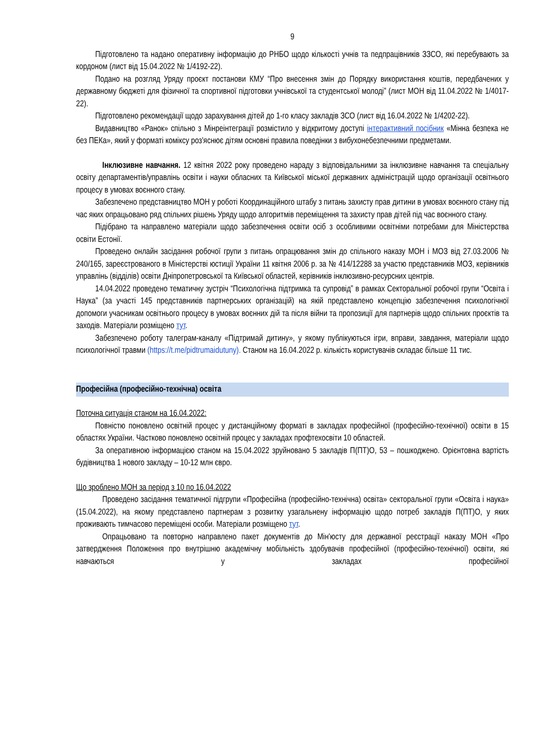9
Підготовлено та надано оперативну інформацію до РНБО щодо кількості учнів та педпрацівників ЗЗСО, які перебувають за кордоном (лист від 15.04.2022 № 1/4192-22).
Подано на розгляд Уряду проєкт постанови КМУ “Про внесення змін до Порядку використання коштів, передбачених у державному бюджеті для фізичної та спортивної підготовки учнівської та студентської молоді” (лист МОН від 11.04.2022 № 1/4017-22).
Підготовлено рекомендації щодо зарахування дітей до 1-го класу закладів ЗСО (лист від 16.04.2022 № 1/4202-22).
Видавництво «Ранок» спільно з Мінреінтеграції розмістило у відкритому доступі інтерактивний посібник «Мінна безпека не без ПЕКа», який у форматі коміксу роз'яснює дітям основні правила поведінки з вибухонебезпечними предметами.
Інклюзивне навчання. 12 квітня 2022 року проведено нараду з відповідальними за інклюзивне навчання та спеціальну освіту департаментів/управлінь освіти і науки обласних та Київської міської державних адміністрацій щодо організації освітнього процесу в умовах воєнного стану.
Забезпечено представництво МОН у роботі Координаційного штабу з питань захисту прав дитини в умовах воєнного стану під час яких опрацьовано ряд спільних рішень Уряду щодо алгоритмів переміщення та захисту прав дітей під час воєнного стану.
Підібрано та направлено матеріали щодо забезпечення освіти осіб з особливими освітніми потребами для Міністерства освіти Естонії.
Проведено онлайн засідання робочої групи з питань опрацювання змін до спільного наказу МОН і МОЗ від 27.03.2006 № 240/165, зареєстрованого в Міністерстві юстиції України 11 квітня 2006 р. за № 414/12288 за участю представників МОЗ, керівників управлінь (відділів) освіти Дніпропетровської та Київської областей, керівників інклюзивно-ресурсних центрів.
14.04.2022 проведено тематичну зустріч “Психологічна підтримка та супровід” в рамках Секторальної робочої групи “Освіта і Наука” (за участі 145 представників партнерських організацій) на якій представлено концепцію забезпечення психологічної допомоги учасникам освітнього процесу в умовах воєнних дій та після війни та пропозиції для партнерів щодо спільних проєктів та заходів. Матеріали розміщено тут.
Забезпечено роботу талеграм-каналу «Підтримай дитину», у якому публікуються ігри, вправи, завдання, матеріали щодо психологічної травми (https://t.me/pidtrumaidutuny). Станом на 16.04.2022 р. кількість користувачів складає більше 11 тис.
Професійна (професійно-технічна) освіта
Поточна ситуація станом на 16.04.2022:
Повністю поновлено освітній процес у дистанційному форматі в закладах професійної (професійно-технічної) освіти в 15 областях України. Частково поновлено освітній процес у закладах профтехосвіти 10 областей.
За оперативною інформацією станом на 15.04.2022 зруйновано 5 закладів П(ПТ)О, 53 – пошкоджено. Орієнтовна вартість будівництва 1 нового закладу – 10-12 млн євро.
Що зроблено МОН за період з 10 по 16.04.2022
Проведено засідання тематичної підгрупи «Професійна (професійно-технічна) освіта» секторальної групи «Освіта і наука» (15.04.2022), на якому представлено партнерам з розвитку узагальнену інформацію щодо потреб закладів П(ПТ)О, у яких проживають тимчасово переміщені особи. Матеріали розміщено тут.
Опрацьовано та повторно направлено пакет документів до Мін'юсту для державної реєстрації наказу МОН «Про затвердження Положення про внутрішню академічну мобільність здобувачів професійної (професійно-технічної) освіти, які навчаються у закладах професійної